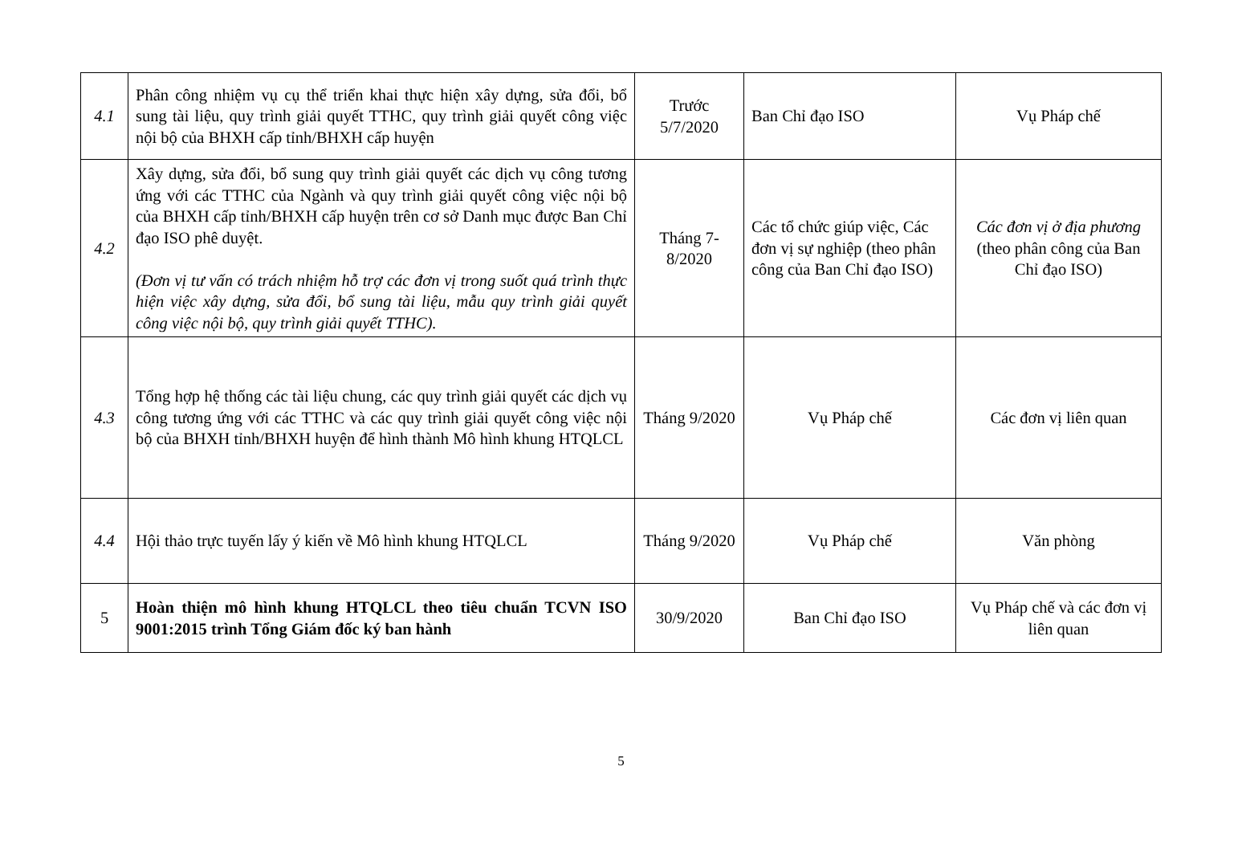| 4.1 | Phân công nhiệm vụ cụ thể triển khai thực hiện xây dựng, sửa đổi, bổ sung tài liệu, quy trình giải quyết TTHC, quy trình giải quyết công việc nội bộ của BHXH cấp tỉnh/BHXH cấp huyện | Trước 5/7/2020 | Ban Chỉ đạo ISO | Vụ Pháp chế |
| 4.2 | Xây dựng, sửa đổi, bổ sung quy trình giải quyết các dịch vụ công tương ứng với các TTHC của Ngành và quy trình giải quyết công việc nội bộ của BHXH cấp tỉnh/BHXH cấp huyện trên cơ sở Danh mục được Ban Chỉ đạo ISO phê duyệt. (Đơn vị tư vấn có trách nhiệm hỗ trợ các đơn vị trong suốt quá trình thực hiện việc xây dựng, sửa đổi, bổ sung tài liệu, mẫu quy trình giải quyết công việc nội bộ, quy trình giải quyết TTHC). | Tháng 7-8/2020 | Các tổ chức giúp việc, Các đơn vị sự nghiệp (theo phân công của Ban Chỉ đạo ISO) | Các đơn vị ở địa phương (theo phân công của Ban Chỉ đạo ISO) |
| 4.3 | Tổng hợp hệ thống các tài liệu chung, các quy trình giải quyết các dịch vụ công tương ứng với các TTHC và các quy trình giải quyết công việc nội bộ của BHXH tỉnh/BHXH huyện để hình thành Mô hình khung HTQLCL | Tháng 9/2020 | Vụ Pháp chế | Các đơn vị liên quan |
| 4.4 | Hội thảo trực tuyến lấy ý kiến về Mô hình khung HTQLCL | Tháng 9/2020 | Vụ Pháp chế | Văn phòng |
| 5 | Hoàn thiện mô hình khung HTQLCL theo tiêu chuẩn TCVN ISO 9001:2015 trình Tổng Giám đốc ký ban hành | 30/9/2020 | Ban Chỉ đạo ISO | Vụ Pháp chế và các đơn vị liên quan |
5